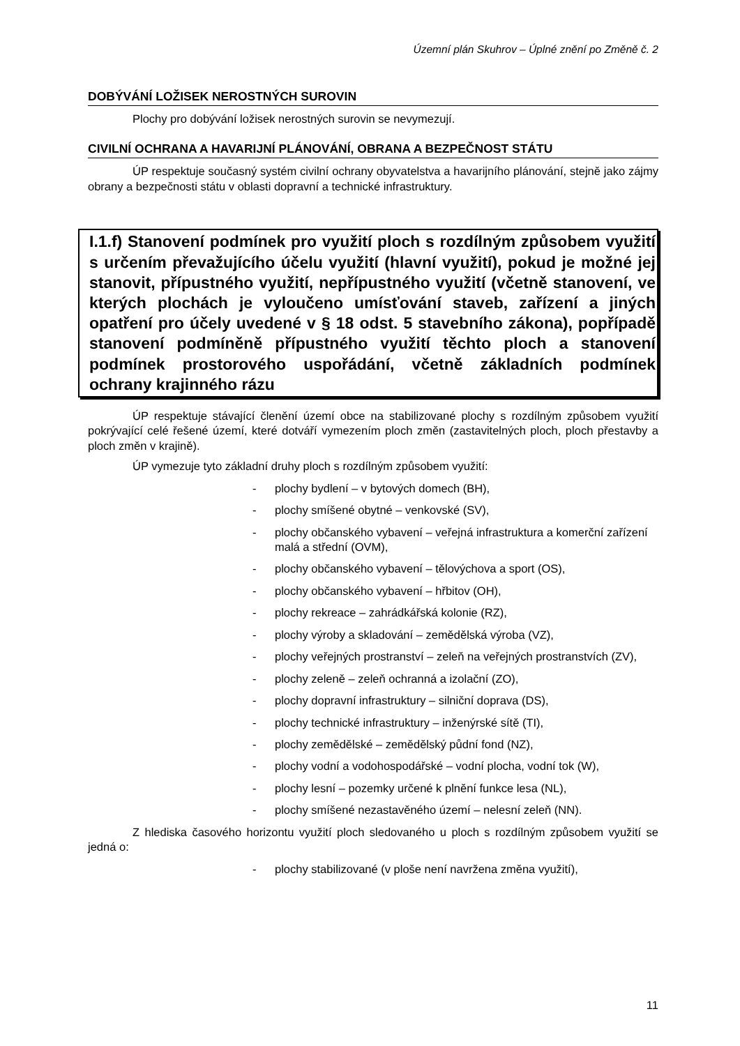Územní plán Skuhrov – Úplné znění po Změně č. 2
DOBÝVÁNÍ LOŽISEK NEROSTNÝCH SUROVIN
Plochy pro dobývání ložisek nerostných surovin se nevymezují.
CIVILNÍ OCHRANA A HAVARIJNÍ PLÁNOVÁNÍ, OBRANA A BEZPEČNOST STÁTU
ÚP respektuje současný systém civilní ochrany obyvatelstva a havarijního plánování, stejně jako zájmy obrany a bezpečnosti státu v oblasti dopravní a technické infrastruktury.
I.1.f) Stanovení podmínek pro využití ploch s rozdílným způsobem využití s určením převažujícího účelu využití (hlavní využití), pokud je možné jej stanovit, přípustného využití, nepřípustného využití (včetně stanovení, ve kterých plochách je vyloučeno umísťování staveb, zařízení a jiných opatření pro účely uvedené v § 18 odst. 5 stavebního zákona), popřípadě stanovení podmíněně přípustného využití těchto ploch a stanovení podmínek prostorového uspořádání, včetně základních podmínek ochrany krajinného rázu
ÚP respektuje stávající členění území obce na stabilizované plochy s rozdílným způsobem využití pokrývající celé řešené území, které dotváří vymezením ploch změn (zastavitelných ploch, ploch přestavby a ploch změn v krajině).
ÚP vymezuje tyto základní druhy ploch s rozdílným způsobem využití:
- plochy bydlení – v bytových domech (BH),
- plochy smíšené obytné – venkovské (SV),
- plochy občanského vybavení – veřejná infrastruktura a komerční zařízení malá a střední (OVM),
- plochy občanského vybavení – tělovýchova a sport (OS),
- plochy občanského vybavení – hřbitov (OH),
- plochy rekreace – zahrádkářská kolonie (RZ),
- plochy výroby a skladování – zemědělská výroba (VZ),
- plochy veřejných prostranství – zeleň na veřejných prostranstvích (ZV),
- plochy zeleně – zeleň ochranná a izolační (ZO),
- plochy dopravní infrastruktury – silniční doprava (DS),
- plochy technické infrastruktury – inženýrské sítě (TI),
- plochy zemědělské – zemědělský půdní fond (NZ),
- plochy vodní a vodohospodářské – vodní plocha, vodní tok (W),
- plochy lesní – pozemky určené k plnění funkce lesa (NL),
- plochy smíšené nezastavěného území – nelesní zeleň (NN).
Z hlediska časového horizontu využití ploch sledovaného u ploch s rozdílným způsobem využití se jedná o:
- plochy stabilizované (v ploše není navržena změna využití),
11